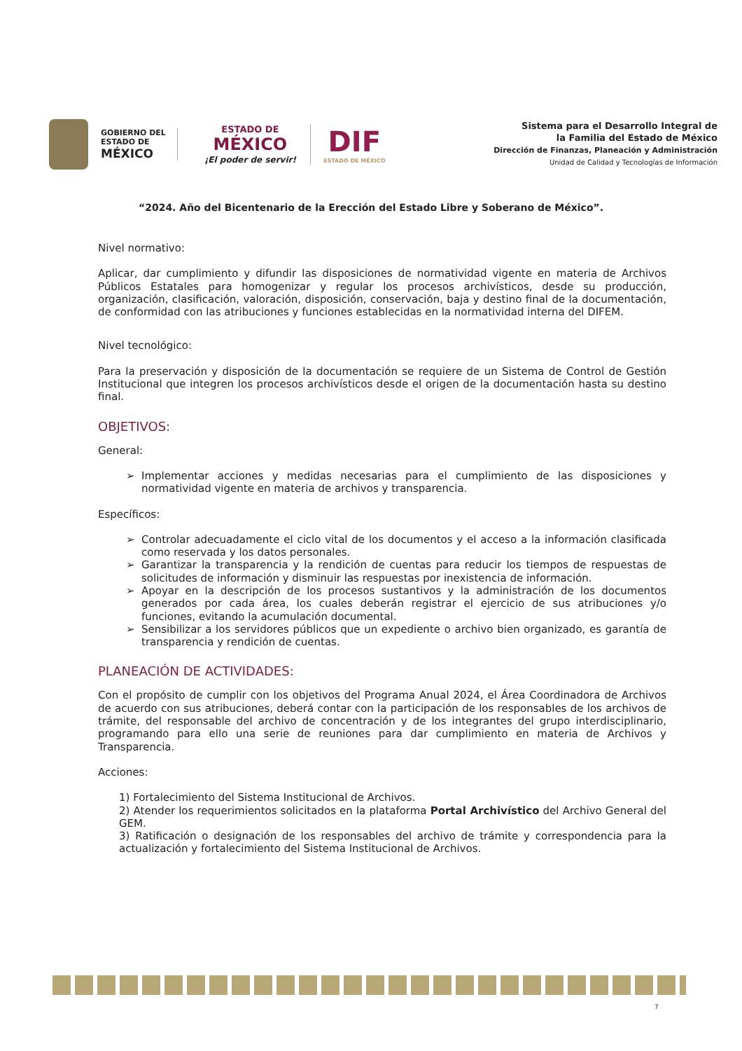GOBIERNO DEL
ESTADO DE
MÉXICO
ESTADO DE
MÉXICO
¡El poder de servir!
DIF
ESTADO DE MÉXICO
Sistema para el Desarrollo Integral de
la Familia del Estado de México
Dirección de Finanzas, Planeación y Administración
Unidad de Calidad y Tecnologías de Información
“2024. Año del Bicentenario de la Erección del Estado Libre y Soberano de México”.
Nivel normativo:
Aplicar, dar cumplimiento y difundir las disposiciones de normatividad vigente en materia de Archivos Públicos Estatales para homogenizar y regular los procesos archivísticos, desde su producción, organización, clasificación, valoración, disposición, conservación, baja y destino final de la documentación, de conformidad con las atribuciones y funciones establecidas en la normatividad interna del DIFEM.
Nivel tecnológico:
Para la preservación y disposición de la documentación se requiere de un Sistema de Control de Gestión Institucional que integren los procesos archivísticos desde el origen de la documentación hasta su destino final.
OBJETIVOS:
General:
Implementar acciones y medidas necesarias para el cumplimiento de las disposiciones y normatividad vigente en materia de archivos y transparencia.
Específicos:
Controlar adecuadamente el ciclo vital de los documentos y el acceso a la información clasificada como reservada y los datos personales.
Garantizar la transparencia y la rendición de cuentas para reducir los tiempos de respuestas de solicitudes de información y disminuir las respuestas por inexistencia de información.
Apoyar en la descripción de los procesos sustantivos y la administración de los documentos generados por cada área, los cuales deberán registrar el ejercicio de sus atribuciones y/o funciones, evitando la acumulación documental.
Sensibilizar a los servidores públicos que un expediente o archivo bien organizado, es garantía de transparencia y rendición de cuentas.
PLANEACIÓN DE ACTIVIDADES:
Con el propósito de cumplir con los objetivos del Programa Anual 2024, el Área Coordinadora de Archivos de acuerdo con sus atribuciones, deberá contar con la participación de los responsables de los archivos de trámite, del responsable del archivo de concentración y de los integrantes del grupo interdisciplinario, programando para ello una serie de reuniones para dar cumplimiento en materia de Archivos y Transparencia.
Acciones:
1) Fortalecimiento del Sistema Institucional de Archivos.
2) Atender los requerimientos solicitados en la plataforma Portal Archivístico del Archivo General del GEM.
3) Ratificación o designación de los responsables del archivo de trámite y correspondencia para la actualización y fortalecimiento del Sistema Institucional de Archivos.
7